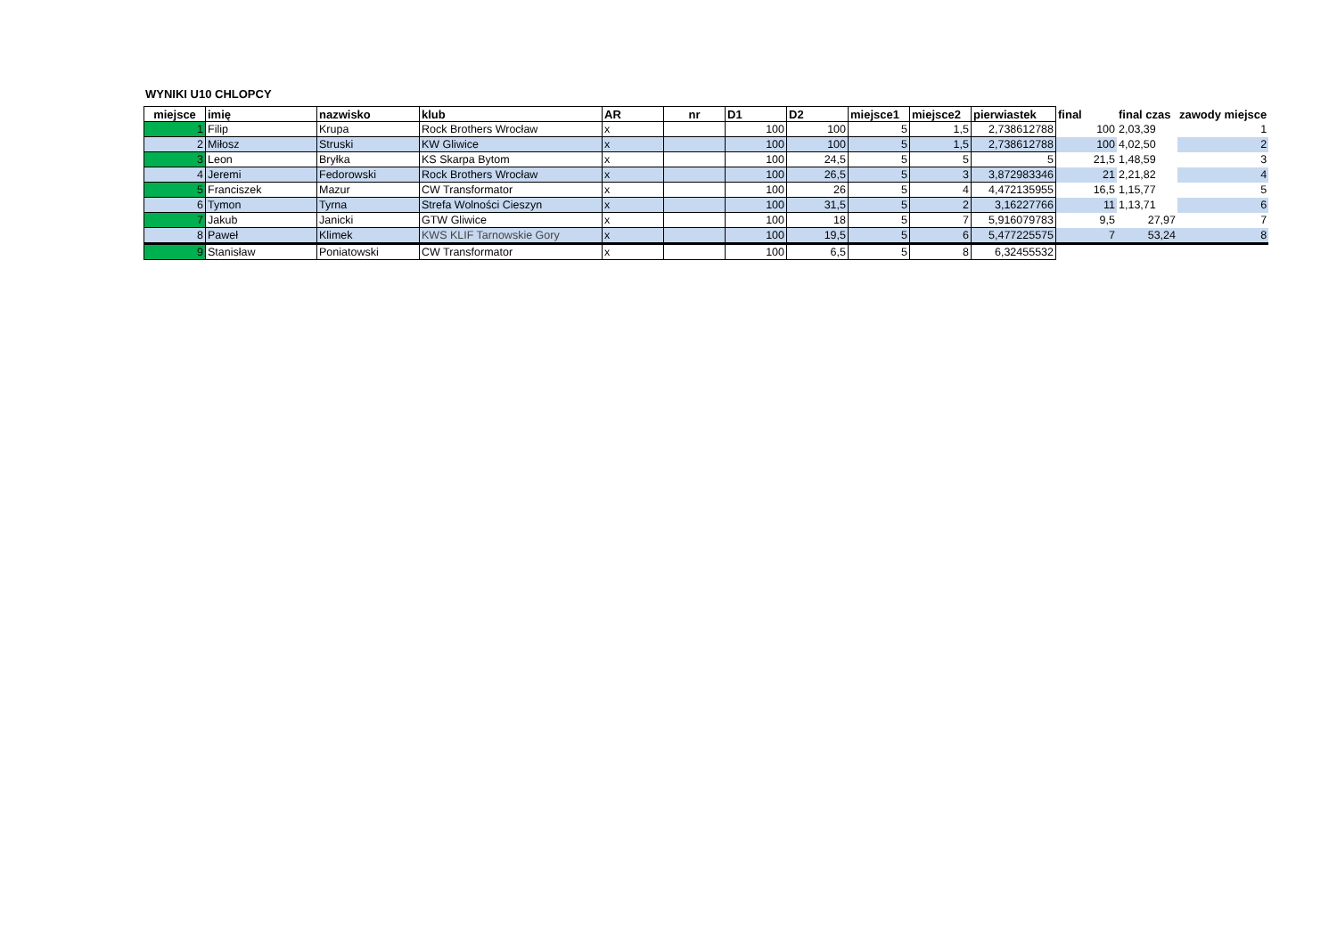WYNIKI U10 CHLOPCY
| miejsce | imię | nazwisko | klub | AR | nr | D1 | D2 | miejsce1 | miejsce2 | pierwiastek | final | final czas | zawody miejsce |
| --- | --- | --- | --- | --- | --- | --- | --- | --- | --- | --- | --- | --- | --- |
| 1 | Filip | Krupa | Rock Brothers Wrocław | x | | 100 | 100 | 5 | 1,5 | 2,738612788 | 100 | 2,03,39 | 1 |
| 2 | Miłosz | Struski | KW Gliwice | x | | 100 | 100 | 5 | 1,5 | 2,738612788 | 100 | 4,02,50 | 2 |
| 3 | Leon | Bryłka | KS Skarpa Bytom | x | | 100 | 24,5 | 5 | 5 | 5 | 21,5 | 1,48,59 | 3 |
| 4 | Jeremi | Fedorowski | Rock Brothers Wrocław | x | | 100 | 26,5 | 5 | 3 | 3,872983346 | 21 | 2,21,82 | 4 |
| 5 | Franciszek | Mazur | CW Transformator | x | | 100 | 26 | 5 | 4 | 4,472135955 | 16,5 | 1,15,77 | 5 |
| 6 | Tymon | Tyrna | Strefa Wolności Cieszyn | x | | 100 | 31,5 | 5 | 2 | 3,16227766 | 11 | 1,13,71 | 6 |
| 7 | Jakub | Janicki | GTW Gliwice | x | | 100 | 18 | 5 | 7 | 5,916079783 | 9,5 | 27,97 | 7 |
| 8 | Paweł | Klimek | KWS KLIF Tarnowskie Gory | x | | 100 | 19,5 | 5 | 6 | 5,477225575 | 7 | 53,24 | 8 |
| 9 | Stanisław | Poniatowski | CW Transformator | x | | 100 | 6,5 | 5 | 8 | 6,32455532 | | | |